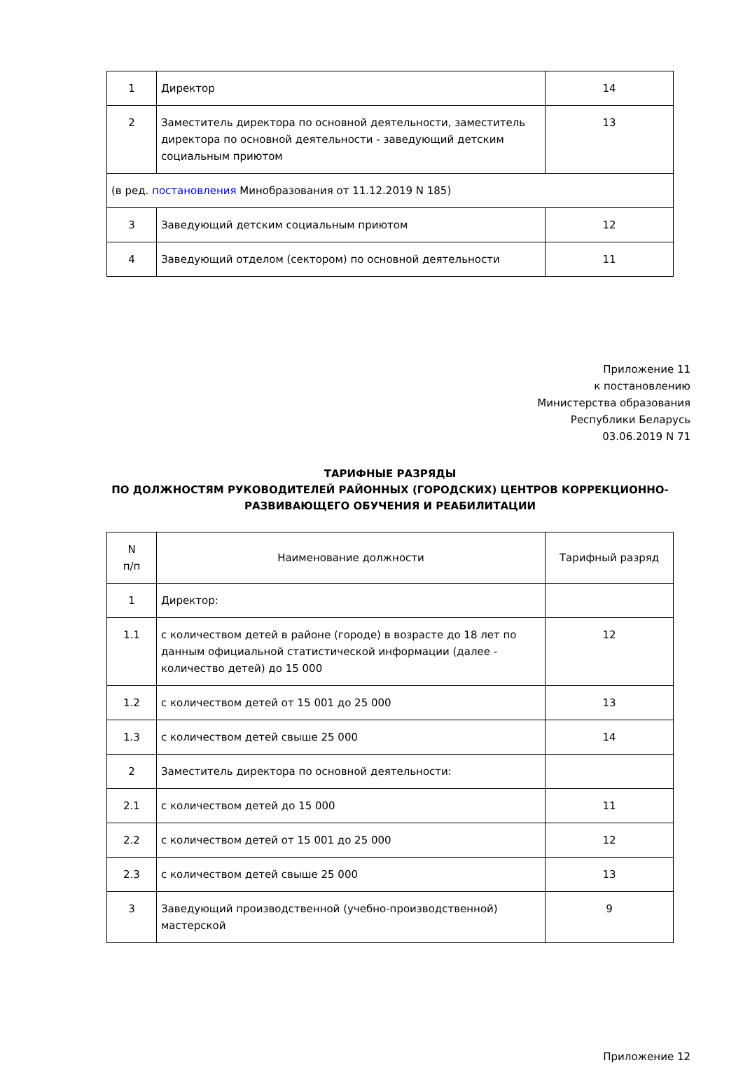| 1 | Директор | 14 |
| 2 | Заместитель директора по основной деятельности, заместитель директора по основной деятельности - заведующий детским социальным приютом | 13 |
| (в ред. постановления Минобразования от 11.12.2019 N 185) | | |
| 3 | Заведующий детским социальным приютом | 12 |
| 4 | Заведующий отделом (сектором) по основной деятельности | 11 |
Приложение 11
к постановлению
Министерства образования
Республики Беларусь
03.06.2019 N 71
ТАРИФНЫЕ РАЗРЯДЫ
ПО ДОЛЖНОСТЯМ РУКОВОДИТЕЛЕЙ РАЙОННЫХ (ГОРОДСКИХ) ЦЕНТРОВ КОРРЕКЦИОННО-РАЗВИВАЮЩЕГО ОБУЧЕНИЯ И РЕАБИЛИТАЦИИ
| N п/п | Наименование должности | Тарифный разряд |
| --- | --- | --- |
| 1 | Директор: | |
| 1.1 | с количеством детей в районе (городе) в возрасте до 18 лет по данным официальной статистической информации (далее - количество детей) до 15 000 | 12 |
| 1.2 | с количеством детей от 15 001 до 25 000 | 13 |
| 1.3 | с количеством детей свыше 25 000 | 14 |
| 2 | Заместитель директора по основной деятельности: | |
| 2.1 | с количеством детей до 15 000 | 11 |
| 2.2 | с количеством детей от 15 001 до 25 000 | 12 |
| 2.3 | с количеством детей свыше 25 000 | 13 |
| 3 | Заведующий производственной (учебно-производственной) мастерской | 9 |
Приложение 12